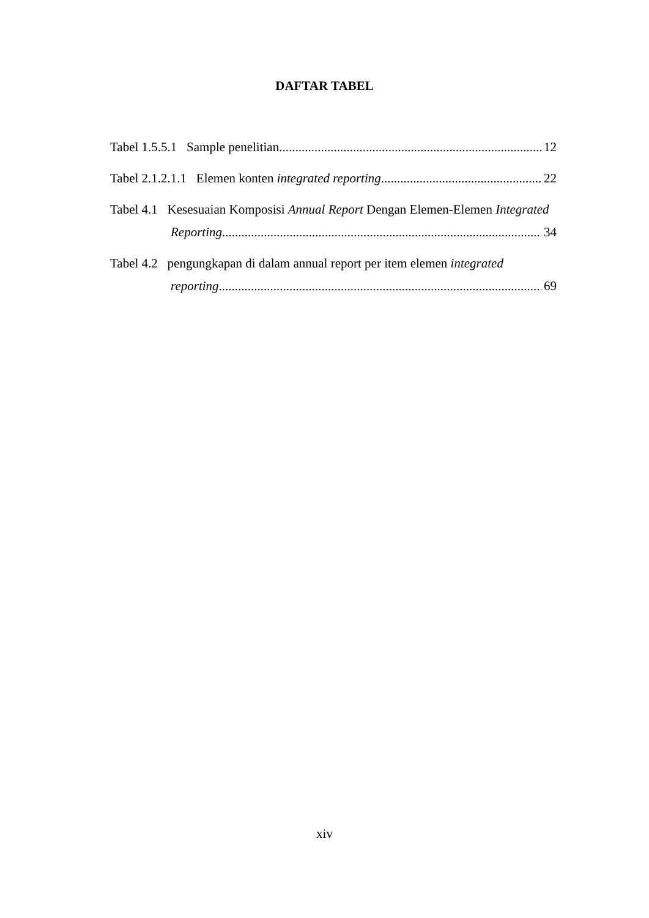DAFTAR TABEL
Tabel 1.5.5.1 Sample penelitian 12
Tabel 2.1.2.1.1 Elemen konten integrated reporting 22
Tabel 4.1 Kesesuaian Komposisi Annual Report Dengan Elemen-Elemen Integrated
Reporting 34
Tabel 4.2 pengungkapan di dalam annual report per item elemen integrated
reporting 69
xiv